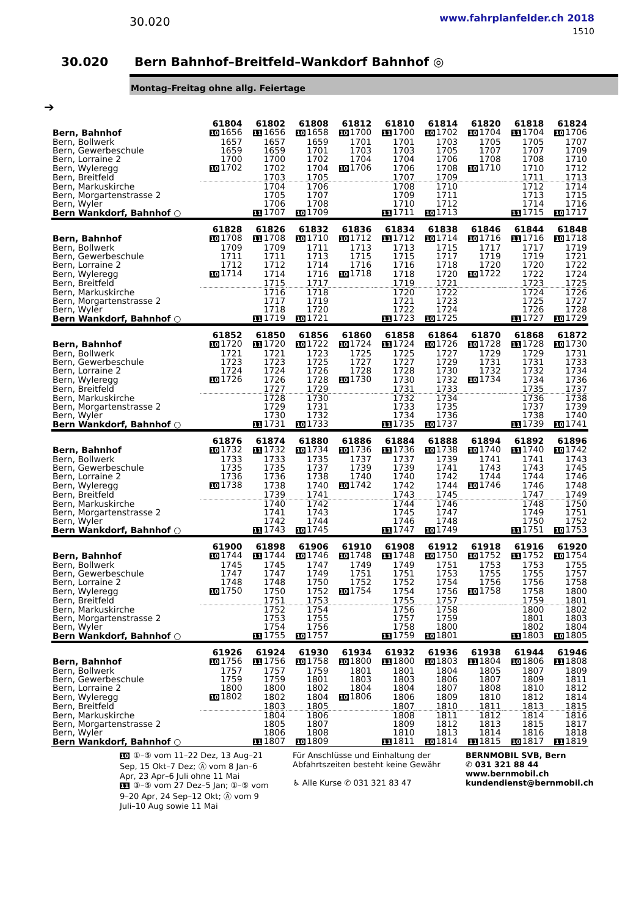30.020
www.fahrplanfelder.ch 2018
1510
30.020 Bern Bahnhof–Breitfeld–Wankdorf Bahnhof ◎
Montag–Freitag ohne allg. Feiertage
➔
| | 61804 | 61802 | 61808 | 61812 | 61810 | 61814 | 61820 | 61818 | 61824 |
| --- | --- | --- | --- | --- | --- | --- | --- | --- | --- |
| Bern, Bahnhof | 10 1656 | 11 1656 | 10 1658 | 10 1700 | 11 1700 | 10 1702 | 10 1704 | 11 1704 | 10 1706 |
| Bern, Bollwerk | 1657 | 1657 | 1659 | 1701 | 1701 | 1703 | 1705 | 1705 | 1707 |
| Bern, Gewerbeschule | 1659 | 1659 | 1701 | 1703 | 1703 | 1705 | 1707 | 1707 | 1709 |
| Bern, Lorraine 2 | 1700 | 1700 | 1702 | 1704 | 1704 | 1706 | 1708 | 1708 | 1710 |
| Bern, Wyleregg | 10 1702 | 1702 | 1704 | 10 1706 | 1706 | 1708 | 10 1710 | 1710 | 1712 |
| Bern, Breitfeld | | 1703 | 1705 | | 1707 | 1709 | | 1711 | 1713 |
| Bern, Markuskirche | | 1704 | 1706 | | 1708 | 1710 | | 1712 | 1714 |
| Bern, Morgartenstrasse 2 | | 1705 | 1707 | | 1709 | 1711 | | 1713 | 1715 |
| Bern, Wyler | | 1706 | 1708 | | 1710 | 1712 | | 1714 | 1716 |
| Bern Wankdorf, Bahnhof ○ | | 11 1707 | 10 1709 | | 11 1711 | 10 1713 | | 11 1715 | 10 1717 |
| | 61828 | 61826 | 61832 | 61836 | 61834 | 61838 | 61846 | 61844 | 61848 |
| --- | --- | --- | --- | --- | --- | --- | --- | --- | --- |
| Bern, Bahnhof | 10 1708 | 11 1708 | 10 1710 | 10 1712 | 11 1712 | 10 1714 | 10 1716 | 11 1716 | 10 1718 |
| Bern, Bollwerk | 1709 | 1709 | 1711 | 1713 | 1713 | 1715 | 1717 | 1717 | 1719 |
| Bern, Gewerbeschule | 1711 | 1711 | 1713 | 1715 | 1715 | 1717 | 1719 | 1719 | 1721 |
| Bern, Lorraine 2 | 1712 | 1712 | 1714 | 1716 | 1716 | 1718 | 1720 | 1720 | 1722 |
| Bern, Wyleregg | 10 1714 | 1714 | 1716 | 10 1718 | 1718 | 1720 | 10 1722 | 1722 | 1724 |
| Bern, Breitfeld | | 1715 | 1717 | | 1719 | 1721 | | 1723 | 1725 |
| Bern, Markuskirche | | 1716 | 1718 | | 1720 | 1722 | | 1724 | 1726 |
| Bern, Morgartenstrasse 2 | | 1717 | 1719 | | 1721 | 1723 | | 1725 | 1727 |
| Bern, Wyler | | 1718 | 1720 | | 1722 | 1724 | | 1726 | 1728 |
| Bern Wankdorf, Bahnhof ○ | | 11 1719 | 10 1721 | | 11 1723 | 10 1725 | | 11 1727 | 10 1729 |
| | 61852 | 61850 | 61856 | 61860 | 61858 | 61864 | 61870 | 61868 | 61872 |
| --- | --- | --- | --- | --- | --- | --- | --- | --- | --- |
| Bern, Bahnhof | 10 1720 | 11 1720 | 10 1722 | 10 1724 | 11 1724 | 10 1726 | 10 1728 | 11 1728 | 10 1730 |
| Bern, Bollwerk | 1721 | 1721 | 1723 | 1725 | 1725 | 1727 | 1729 | 1729 | 1731 |
| Bern, Gewerbeschule | 1723 | 1723 | 1725 | 1727 | 1727 | 1729 | 1731 | 1731 | 1733 |
| Bern, Lorraine 2 | 1724 | 1724 | 1726 | 1728 | 1728 | 1730 | 1732 | 1732 | 1734 |
| Bern, Wyleregg | 10 1726 | 1726 | 1728 | 10 1730 | 1730 | 1732 | 10 1734 | 1734 | 1736 |
| Bern, Breitfeld | | 1727 | 1729 | | 1731 | 1733 | | 1735 | 1737 |
| Bern, Markuskirche | | 1728 | 1730 | | 1732 | 1734 | | 1736 | 1738 |
| Bern, Morgartenstrasse 2 | | 1729 | 1731 | | 1733 | 1735 | | 1737 | 1739 |
| Bern, Wyler | | 1730 | 1732 | | 1734 | 1736 | | 1738 | 1740 |
| Bern Wankdorf, Bahnhof ○ | | 11 1731 | 10 1733 | | 11 1735 | 10 1737 | | 11 1739 | 10 1741 |
| | 61876 | 61874 | 61880 | 61886 | 61884 | 61888 | 61894 | 61892 | 61896 |
| --- | --- | --- | --- | --- | --- | --- | --- | --- | --- |
| Bern, Bahnhof | 10 1732 | 11 1732 | 10 1734 | 10 1736 | 11 1736 | 10 1738 | 10 1740 | 11 1740 | 10 1742 |
| Bern, Bollwerk | 1733 | 1733 | 1735 | 1737 | 1737 | 1739 | 1741 | 1741 | 1743 |
| Bern, Gewerbeschule | 1735 | 1735 | 1737 | 1739 | 1739 | 1741 | 1743 | 1743 | 1745 |
| Bern, Lorraine 2 | 1736 | 1736 | 1738 | 1740 | 1740 | 1742 | 1744 | 1744 | 1746 |
| Bern, Wyleregg | 10 1738 | 1738 | 1740 | 10 1742 | 1742 | 1744 | 10 1746 | 1746 | 1748 |
| Bern, Breitfeld | | 1739 | 1741 | | 1743 | 1745 | | 1747 | 1749 |
| Bern, Markuskirche | | 1740 | 1742 | | 1744 | 1746 | | 1748 | 1750 |
| Bern, Morgartenstrasse 2 | | 1741 | 1743 | | 1745 | 1747 | | 1749 | 1751 |
| Bern, Wyler | | 1742 | 1744 | | 1746 | 1748 | | 1750 | 1752 |
| Bern Wankdorf, Bahnhof ○ | | 11 1743 | 10 1745 | | 11 1747 | 10 1749 | | 11 1751 | 10 1753 |
| | 61900 | 61898 | 61906 | 61910 | 61908 | 61912 | 61918 | 61916 | 61920 |
| --- | --- | --- | --- | --- | --- | --- | --- | --- | --- |
| Bern, Bahnhof | 10 1744 | 11 1744 | 10 1746 | 10 1748 | 11 1748 | 10 1750 | 10 1752 | 11 1752 | 10 1754 |
| Bern, Bollwerk | 1745 | 1745 | 1747 | 1749 | 1749 | 1751 | 1753 | 1753 | 1755 |
| Bern, Gewerbeschule | 1747 | 1747 | 1749 | 1751 | 1751 | 1753 | 1755 | 1755 | 1757 |
| Bern, Lorraine 2 | 1748 | 1748 | 1750 | 1752 | 1752 | 1754 | 1756 | 1756 | 1758 |
| Bern, Wyleregg | 10 1750 | 1750 | 1752 | 10 1754 | 1754 | 1756 | 10 1758 | 1758 | 1800 |
| Bern, Breitfeld | | 1751 | 1753 | | 1755 | 1757 | | 1759 | 1801 |
| Bern, Markuskirche | | 1752 | 1754 | | 1756 | 1758 | | 1800 | 1802 |
| Bern, Morgartenstrasse 2 | | 1753 | 1755 | | 1757 | 1759 | | 1801 | 1803 |
| Bern, Wyler | | 1754 | 1756 | | 1758 | 1800 | | 1802 | 1804 |
| Bern Wankdorf, Bahnhof ○ | | 11 1755 | 10 1757 | | 11 1759 | 10 1801 | | 11 1803 | 10 1805 |
| | 61926 | 61924 | 61930 | 61934 | 61932 | 61936 | 61938 | 61944 | 61946 |
| --- | --- | --- | --- | --- | --- | --- | --- | --- | --- |
| Bern, Bahnhof | 10 1756 | 11 1756 | 10 1758 | 10 1800 | 11 1800 | 10 1803 | 11 1804 | 10 1806 | 11 1808 |
| Bern, Bollwerk | 1757 | 1757 | 1759 | 1801 | 1801 | 1804 | 1805 | 1807 | 1809 |
| Bern, Gewerbeschule | 1759 | 1759 | 1801 | 1803 | 1803 | 1806 | 1807 | 1809 | 1811 |
| Bern, Lorraine 2 | 1800 | 1800 | 1802 | 1804 | 1804 | 1807 | 1808 | 1810 | 1812 |
| Bern, Wyleregg | 10 1802 | 1802 | 1804 | 10 1806 | 1806 | 1809 | 1810 | 1812 | 1814 |
| Bern, Breitfeld | | 1803 | 1805 | | 1807 | 1810 | 1811 | 1813 | 1815 |
| Bern, Markuskirche | | 1804 | 1806 | | 1808 | 1811 | 1812 | 1814 | 1816 |
| Bern, Morgartenstrasse 2 | | 1805 | 1807 | | 1809 | 1812 | 1813 | 1815 | 1817 |
| Bern, Wyler | | 1806 | 1808 | | 1810 | 1813 | 1814 | 1816 | 1818 |
| Bern Wankdorf, Bahnhof ○ | | 11 1807 | 10 1809 | | 11 1811 | 10 1814 | 11 1815 | 10 1817 | 11 1819 |
10 ①–⑤ vom 11–22 Dez, 13 Aug–21 Sep, 15 Okt–7 Dez; Ⓐ vom 8 Jan–6 Apr, 23 Apr–6 Juli ohne 11 Mai
11 ③–⑤ vom 27 Dez–5 Jan; ①–⑤ vom 9–20 Apr, 24 Sep–12 Okt; Ⓐ vom 9 Juli–10 Aug sowie 11 Mai
Für Anschlüsse und Einhaltung der Abfahrtszeiten besteht keine Gewähr
♿ Alle Kurse ✆ 031 321 83 47
BERNMOBIL SVB, Bern
✆ 031 321 88 44
www.bernmobil.ch
kundendienst@bernmobil.ch